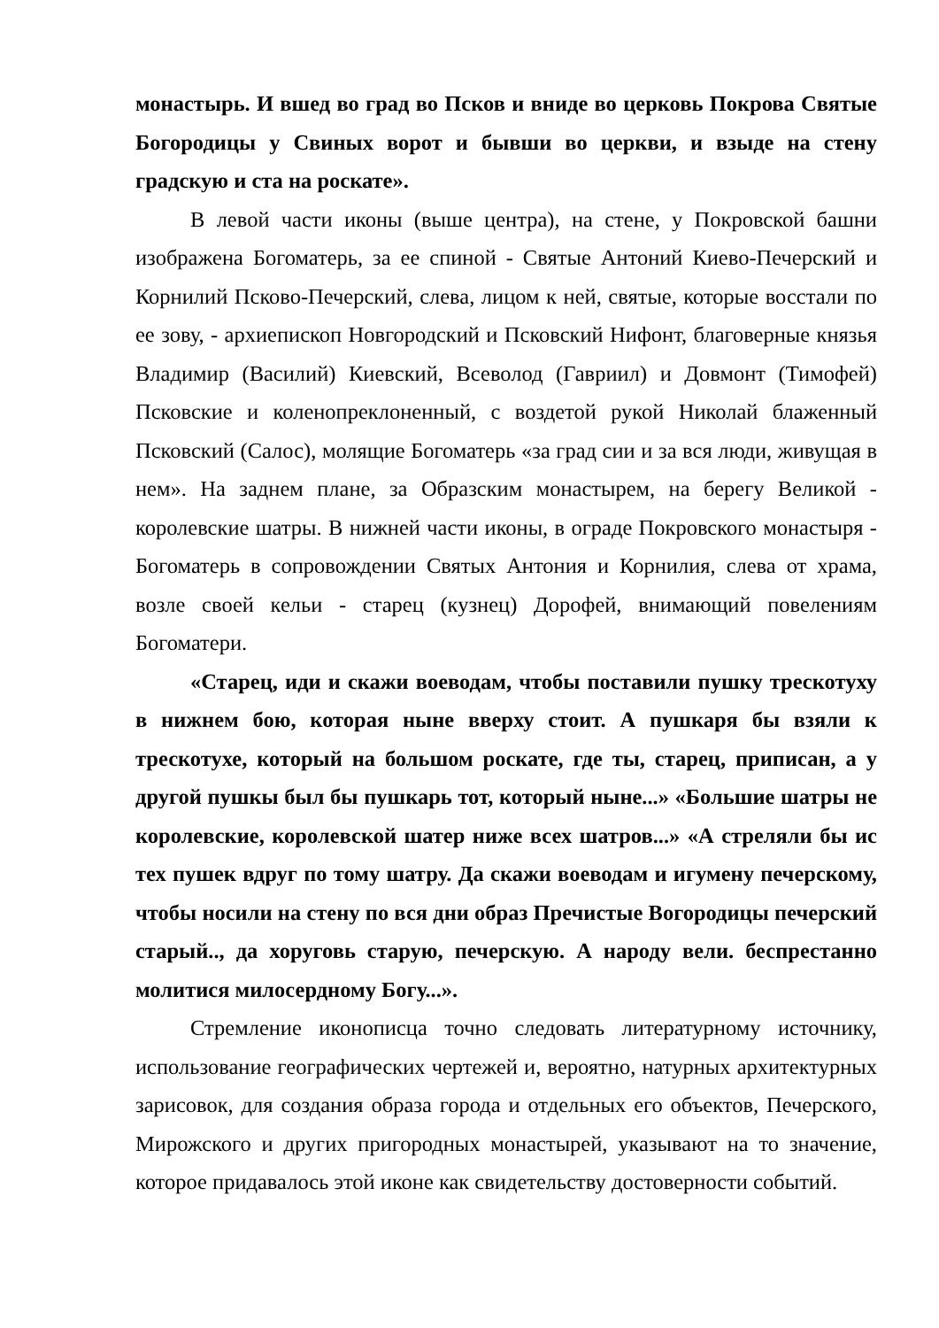монастырь. И вшед во град во Псков и вниде во церковь Покрова Святые Богородицы у Свиных ворот и бывши во церкви, и взыде на стену градскую и ста на роскате».
В левой части иконы (выше центра), на стене, у Покровской башни изображена Богоматерь, за ее спиной - Святые Антоний Киево-Печерский и Корнилий Псково-Печерский, слева, лицом к ней, святые, которые восстали по ее зову, - архиепископ Новгородский и Псковский Нифонт, благоверные князья Владимир (Василий) Киевский, Всеволод (Гавриил) и Довмонт (Тимофей) Псковские и коленопреклоненный, с воздетой рукой Николай блаженный Псковский (Салос), молящие Богоматерь «за град сии и за вся люди, живущая в нем». На заднем плане, за Образским монастырем, на берегу Великой - королевские шатры. В нижней части иконы, в ограде Покровского монастыря - Богоматерь в сопровождении Святых Антония и Корнилия, слева от храма, возле своей кельи - старец (кузнец) Дорофей, внимающий повелениям Богоматери.
«Старец, иди и скажи воеводам, чтобы поставили пушку трескотуху в нижнем бою, которая ныне вверху стоит. А пушкаря бы взяли к трескотухе, который на большом роскате, где ты, старец, приписан, а у другой пушкы был бы пушкарь тот, который ныне...» «Большие шатры не королевские, королевской шатер ниже всех шатров...» «А стреляли бы ис тех пушек вдруг по тому шатру. Да скажи воеводам и игумену печерскому, чтобы носили на стену по вся дни образ Пречистые Вогородицы печерский старый.., да хоруговь старую, печерскую. А народу вели. беспрестанно молитися милосердному Богу...».
Стремление иконописца точно следовать литературному источнику, использование географических чертежей и, вероятно, натурных архитектурных зарисовок, для создания образа города и отдельных его объектов, Печерского, Мирожского и других пригородных монастырей, указывают на то значение, которое придавалось этой иконе как свидетельству достоверности событий.